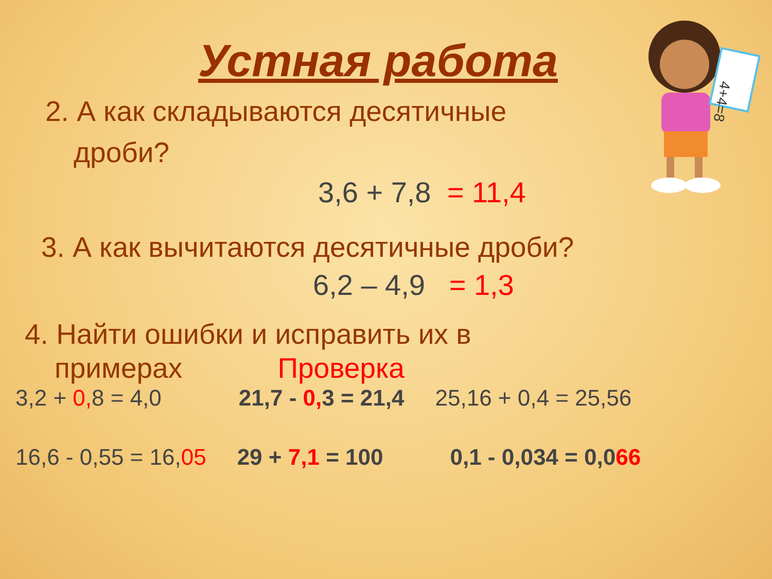4+4=8
Устная работа
2. А как складываются десятичные
дроби?
3,6 + 7,8 = 11,4
3. А как вычитаются десятичные дроби?
6,2 – 4,9 = 1,3
4. Найти ошибки и исправить их в
примерах Проверка
3,2 + 0, 8 = 4,0 21,7 - 0, 3 = 21,4 25,16 + 0,4 = 25,56
16,6 - 0,55 = 16,05 29 + 7,1 = 100 0,1 - 0,034 = 0,066